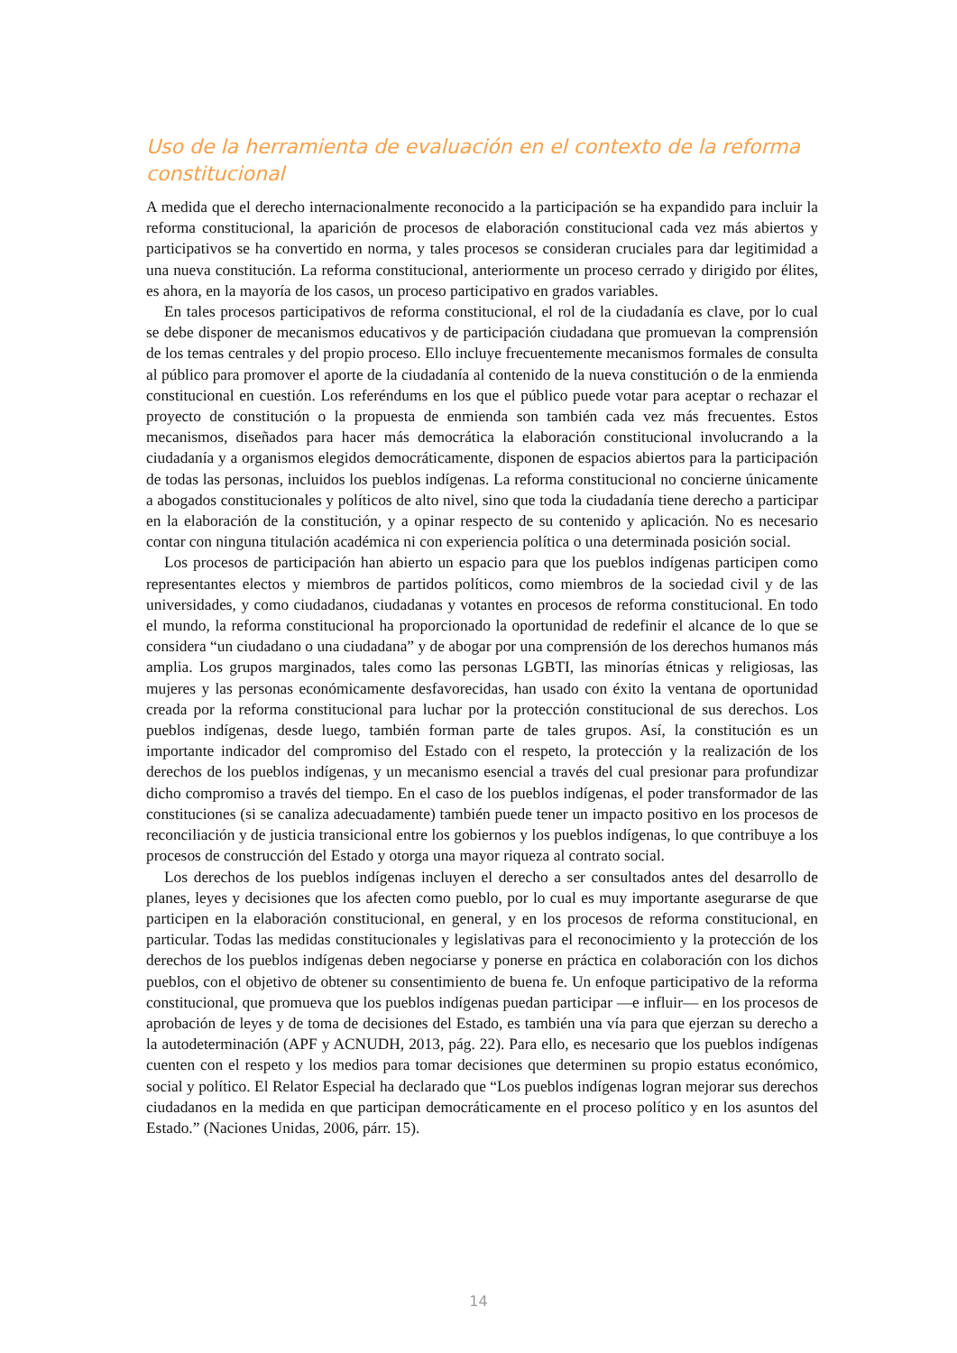Uso de la herramienta de evaluación en el contexto de la reforma constitucional
A medida que el derecho internacionalmente reconocido a la participación se ha expandido para incluir la reforma constitucional, la aparición de procesos de elaboración constitucional cada vez más abiertos y participativos se ha convertido en norma, y tales procesos se consideran cruciales para dar legitimidad a una nueva constitución. La reforma constitucional, anteriormente un proceso cerrado y dirigido por élites, es ahora, en la mayoría de los casos, un proceso participativo en grados variables.
En tales procesos participativos de reforma constitucional, el rol de la ciudadanía es clave, por lo cual se debe disponer de mecanismos educativos y de participación ciudadana que promuevan la comprensión de los temas centrales y del propio proceso. Ello incluye frecuentemente mecanismos formales de consulta al público para promover el aporte de la ciudadanía al contenido de la nueva constitución o de la enmienda constitucional en cuestión. Los referéndums en los que el público puede votar para aceptar o rechazar el proyecto de constitución o la propuesta de enmienda son también cada vez más frecuentes. Estos mecanismos, diseñados para hacer más democrática la elaboración constitucional involucrando a la ciudadanía y a organismos elegidos democráticamente, disponen de espacios abiertos para la participación de todas las personas, incluidos los pueblos indígenas. La reforma constitucional no concierne únicamente a abogados constitucionales y políticos de alto nivel, sino que toda la ciudadanía tiene derecho a participar en la elaboración de la constitución, y a opinar respecto de su contenido y aplicación. No es necesario contar con ninguna titulación académica ni con experiencia política o una determinada posición social.
Los procesos de participación han abierto un espacio para que los pueblos indígenas participen como representantes electos y miembros de partidos políticos, como miembros de la sociedad civil y de las universidades, y como ciudadanos, ciudadanas y votantes en procesos de reforma constitucional. En todo el mundo, la reforma constitucional ha proporcionado la oportunidad de redefinir el alcance de lo que se considera “un ciudadano o una ciudadana” y de abogar por una comprensión de los derechos humanos más amplia. Los grupos marginados, tales como las personas LGBTI, las minorías étnicas y religiosas, las mujeres y las personas económicamente desfavorecidas, han usado con éxito la ventana de oportunidad creada por la reforma constitucional para luchar por la protección constitucional de sus derechos. Los pueblos indígenas, desde luego, también forman parte de tales grupos. Así, la constitución es un importante indicador del compromiso del Estado con el respeto, la protección y la realización de los derechos de los pueblos indígenas, y un mecanismo esencial a través del cual presionar para profundizar dicho compromiso a través del tiempo. En el caso de los pueblos indígenas, el poder transformador de las constituciones (si se canaliza adecuadamente) también puede tener un impacto positivo en los procesos de reconciliación y de justicia transicional entre los gobiernos y los pueblos indígenas, lo que contribuye a los procesos de construcción del Estado y otorga una mayor riqueza al contrato social.
Los derechos de los pueblos indígenas incluyen el derecho a ser consultados antes del desarrollo de planes, leyes y decisiones que los afecten como pueblo, por lo cual es muy importante asegurarse de que participen en la elaboración constitucional, en general, y en los procesos de reforma constitucional, en particular. Todas las medidas constitucionales y legislativas para el reconocimiento y la protección de los derechos de los pueblos indígenas deben negociarse y ponerse en práctica en colaboración con los dichos pueblos, con el objetivo de obtener su consentimiento de buena fe. Un enfoque participativo de la reforma constitucional, que promueva que los pueblos indígenas puedan participar —e influir— en los procesos de aprobación de leyes y de toma de decisiones del Estado, es también una vía para que ejerzan su derecho a la autodeterminación (APF y ACNUDH, 2013, pág. 22). Para ello, es necesario que los pueblos indígenas cuenten con el respeto y los medios para tomar decisiones que determinen su propio estatus económico, social y político. El Relator Especial ha declarado que “Los pueblos indígenas logran mejorar sus derechos ciudadanos en la medida en que participan democráticamente en el proceso político y en los asuntos del Estado.” (Naciones Unidas, 2006, párr. 15).
14